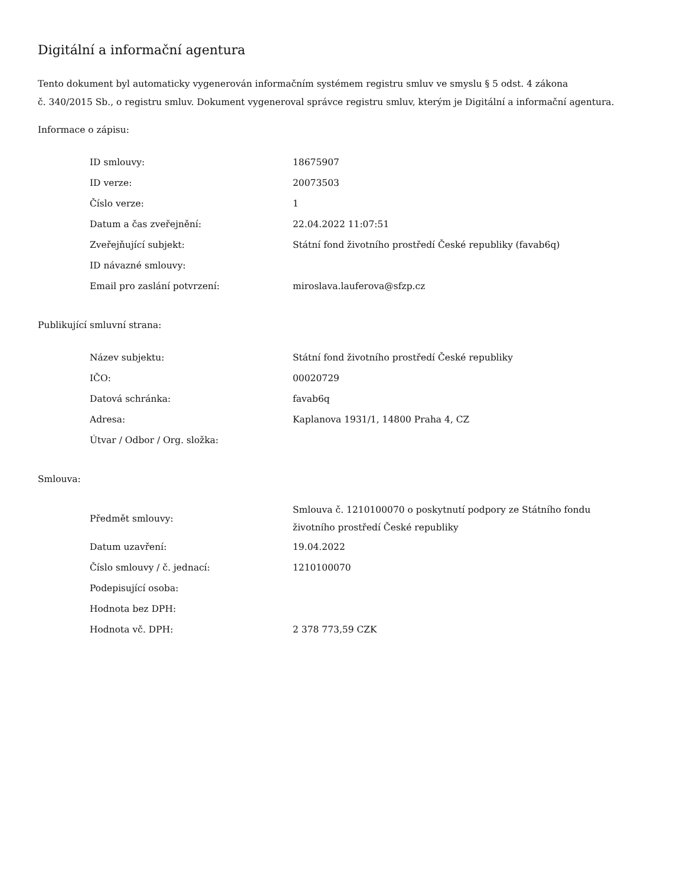Digitální a informační agentura
Tento dokument byl automaticky vygenerován informačním systémem registru smluv ve smyslu § 5 odst. 4 zákona
č. 340/2015 Sb., o registru smluv. Dokument vygeneroval správce registru smluv, kterým je Digitální a informační agentura.
Informace o zápisu:
| ID smlouvy: | 18675907 |
| ID verze: | 20073503 |
| Číslo verze: | 1 |
| Datum a čas zveřejnění: | 22.04.2022 11:07:51 |
| Zveřejňující subjekt: | Státní fond životního prostředí České republiky (favab6q) |
| ID návazné smlouvy: | |
| Email pro zaslání potvrzení: | miroslava.lauferova@sfzp.cz |
Publikující smluvní strana:
| Název subjektu: | Státní fond životního prostředí České republiky |
| IČO: | 00020729 |
| Datová schránka: | favab6q |
| Adresa: | Kaplanova 1931/1, 14800 Praha 4, CZ |
| Útvar / Odbor / Org. složka: | |
Smlouva:
| Předmět smlouvy: | Smlouva č. 1210100070 o poskytnutí podpory ze Státního fondu životního prostředí České republiky |
| Datum uzavření: | 19.04.2022 |
| Číslo smlouvy / č. jednací: | 1210100070 |
| Podepisující osoba: | |
| Hodnota bez DPH: | |
| Hodnota vč. DPH: | 2 378 773,59 CZK |